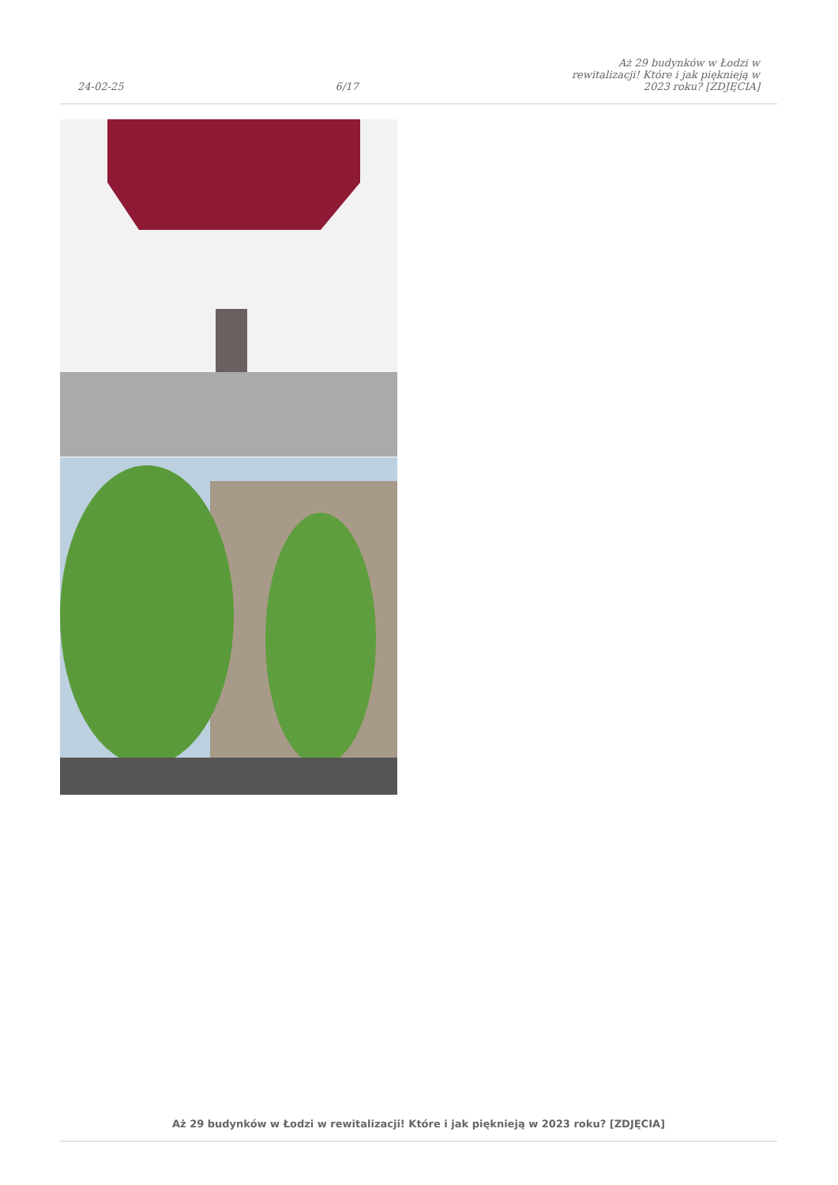24-02-25
6/17
Aż 29 budynków w Łodzi w rewitalizacji! Które i jak pięknieją w 2023 roku? [ZDJĘCIA]
Aż 29 budynków w Łodzi w rewitalizacji! Które i jak pięknieją w 2023 roku? [ZDJĘCIA]